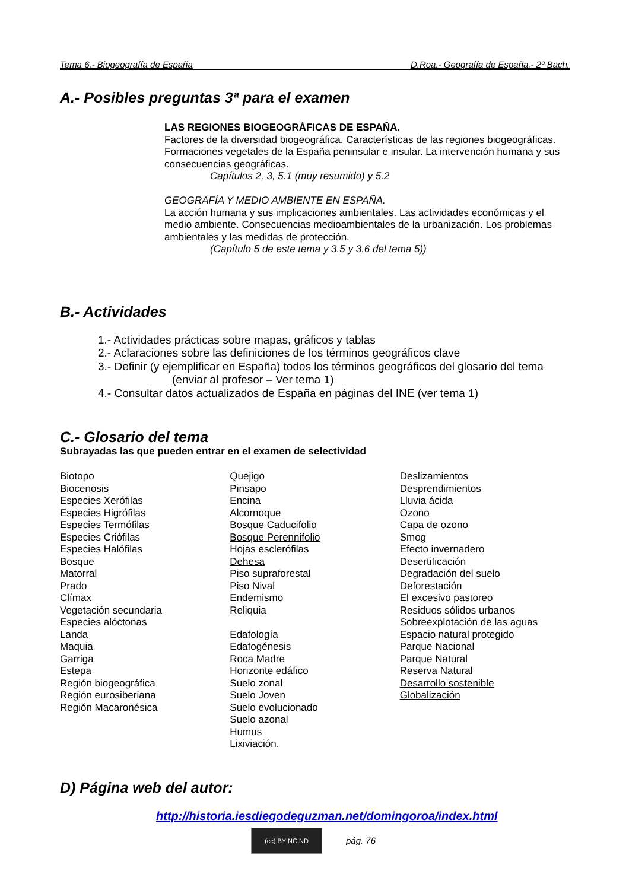Tema 6.- Biogeografía de España D.Roa.- Geografía de España.- 2º Bach.
A.- Posibles preguntas 3ª para el examen
LAS REGIONES BIOGEOGRÁFICAS DE ESPAÑA.
Factores de la diversidad biogeográfica. Características de las regiones biogeográficas. Formaciones vegetales de la España peninsular e insular. La intervención humana y sus consecuencias geográficas.
Capítulos 2, 3, 5.1 (muy resumido) y 5.2
GEOGRAFÍA Y MEDIO AMBIENTE EN ESPAÑA.
La acción humana y sus implicaciones ambientales. Las actividades económicas y el medio ambiente. Consecuencias medioambientales de la urbanización. Los problemas ambientales y las medidas de protección.
(Capítulo 5 de este tema y 3.5 y 3.6 del tema 5))
B.- Actividades
1.- Actividades prácticas sobre mapas, gráficos y tablas
2.- Aclaraciones sobre las definiciones de los términos geográficos clave
3.- Definir (y ejemplificar en España) todos los términos geográficos del glosario del tema
(enviar al profesor – Ver tema 1)
4.- Consultar datos actualizados de España en páginas del INE (ver tema 1)
C.- Glosario del tema
Subrayadas las que pueden entrar en el examen de selectividad
Biotopo
Biocenosis
Especies Xerófilas
Especies Higrófilas
Especies Termófilas
Especies Criófilas
Especies Halófilas
Bosque
Matorral
Prado
Clímax
Vegetación secundaria
Especies alóctonas
Landa
Maquia
Garriga
Estepa
Región biogeográfica
Región eurosiberiana
Región Macaronésica
Quejigo
Pinsapo
Encina
Alcornoque
Bosque Caducifolio
Bosque Perennifolio
Hojas esclerófilas
Dehesa
Piso supraforestal
Piso Nival
Endemismo
Reliquia
Edafología
Edafogénesis
Roca Madre
Horizonte edáfico
Suelo zonal
Suelo Joven
Suelo evolucionado
Suelo azonal
Humus
Lixiviación.
Deslizamientos
Desprendimientos
Lluvia ácida
Ozono
Capa de ozono
Smog
Efecto invernadero
Desertificación
Degradación del suelo
Deforestación
El excesivo pastoreo
Residuos sólidos urbanos
Sobreexplotación de las aguas
Espacio natural protegido
Parque Nacional
Parque Natural
Reserva Natural
Desarrollo sostenible
Globalización
D) Página web del autor:
http://historia.iesdiegodeguzman.net/domingoroa/index.html
(cc) BY NC ND
pág. 76